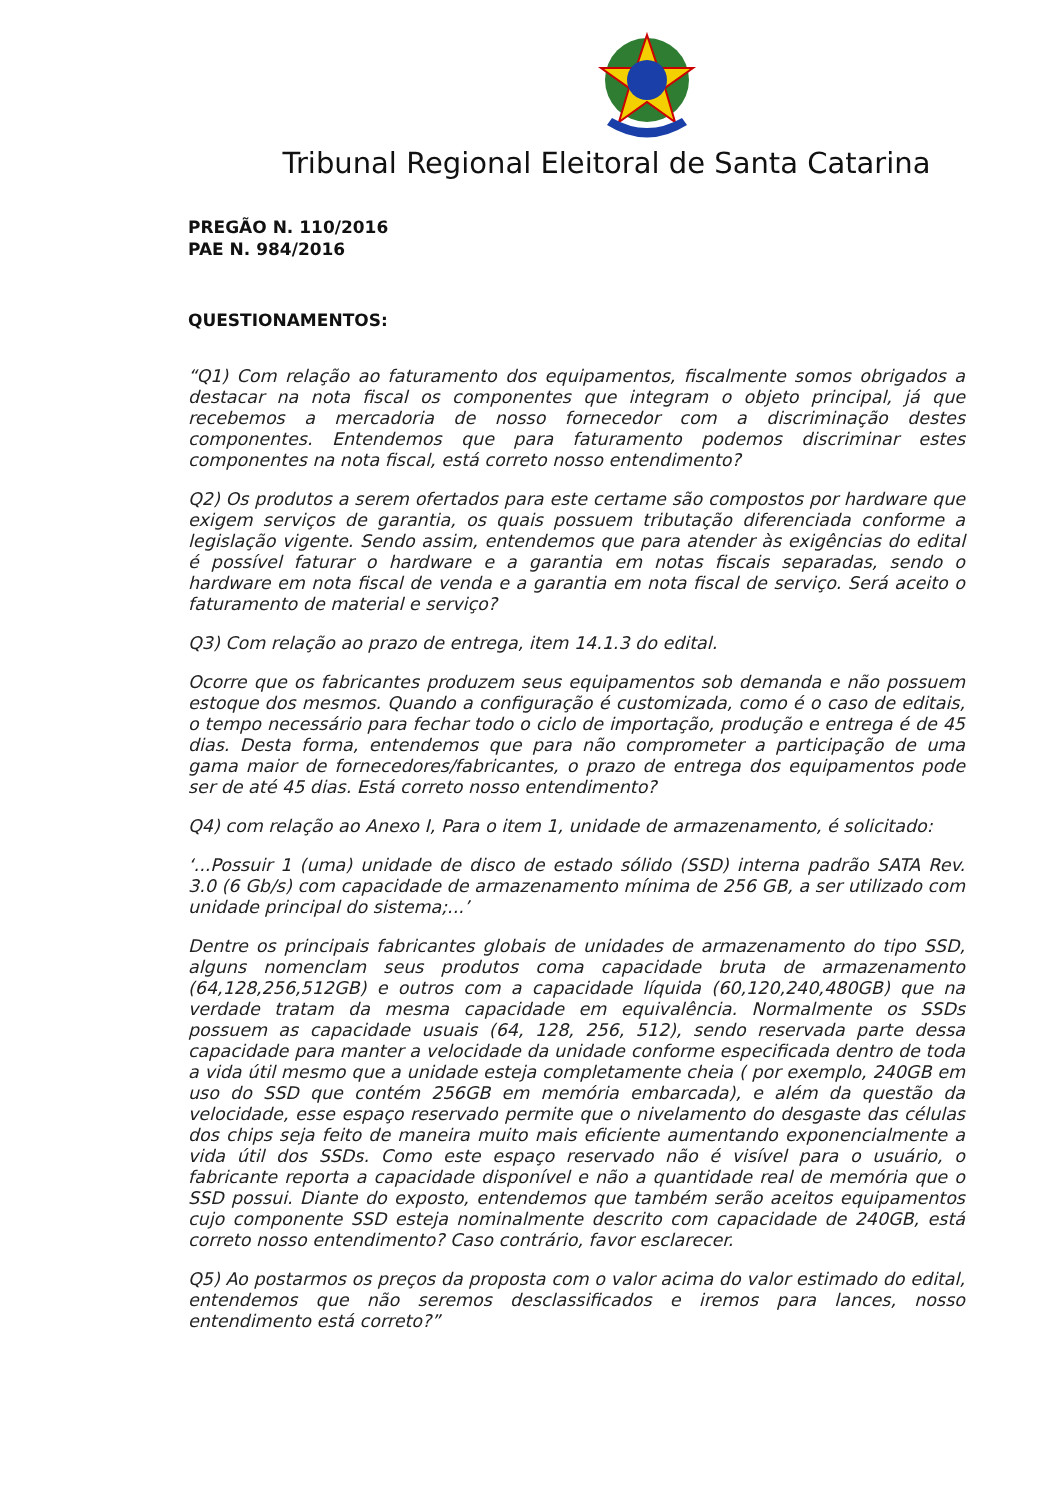Tribunal Regional Eleitoral de Santa Catarina
PREGÃO N. 110/2016
PAE N. 984/2016
QUESTIONAMENTOS:
“Q1) Com relação ao faturamento dos equipamentos, fiscalmente somos obrigados a destacar na nota fiscal os componentes que integram o objeto principal, já que recebemos a mercadoria de nosso fornecedor com a discriminação destes componentes. Entendemos que para faturamento podemos discriminar estes componentes na nota fiscal, está correto nosso entendimento?
Q2) Os produtos a serem ofertados para este certame são compostos por hardware que exigem serviços de garantia, os quais possuem tributação diferenciada conforme a legislação vigente. Sendo assim, entendemos que para atender às exigências do edital é possível faturar o hardware e a garantia em notas fiscais separadas, sendo o hardware em nota fiscal de venda e a garantia em nota fiscal de serviço. Será aceito o faturamento de material e serviço?
Q3) Com relação ao prazo de entrega, item 14.1.3 do edital.
Ocorre que os fabricantes produzem seus equipamentos sob demanda e não possuem estoque dos mesmos. Quando a configuração é customizada, como é o caso de editais, o tempo necessário para fechar todo o ciclo de importação, produção e entrega é de 45 dias. Desta forma, entendemos que para não comprometer a participação de uma gama maior de fornecedores/fabricantes, o prazo de entrega dos equipamentos pode ser de até 45 dias. Está correto nosso entendimento?
Q4) com relação ao Anexo I, Para o item 1, unidade de armazenamento, é solicitado:
‘...Possuir 1 (uma) unidade de disco de estado sólido (SSD) interna padrão SATA Rev. 3.0 (6 Gb/s) com capacidade de armazenamento mínima de 256 GB, a ser utilizado com unidade principal do sistema;...’
Dentre os principais fabricantes globais de unidades de armazenamento do tipo SSD, alguns nomenclam seus produtos coma capacidade bruta de armazenamento (64,128,256,512GB) e outros com a capacidade líquida (60,120,240,480GB) que na verdade tratam da mesma capacidade em equivalência. Normalmente os SSDs possuem as capacidade usuais (64, 128, 256, 512), sendo reservada parte dessa capacidade para manter a velocidade da unidade conforme especificada dentro de toda a vida útil mesmo que a unidade esteja completamente cheia ( por exemplo, 240GB em uso do SSD que contém 256GB em memória embarcada), e além da questão da velocidade, esse espaço reservado permite que o nivelamento do desgaste das células dos chips seja feito de maneira muito mais eficiente aumentando exponencialmente a vida útil dos SSDs. Como este espaço reservado não é visível para o usuário, o fabricante reporta a capacidade disponível e não a quantidade real de memória que o SSD possui. Diante do exposto, entendemos que também serão aceitos equipamentos cujo componente SSD esteja nominalmente descrito com capacidade de 240GB, está correto nosso entendimento? Caso contrário, favor esclarecer.
Q5) Ao postarmos os preços da proposta com o valor acima do valor estimado do edital, entendemos que não seremos desclassificados e iremos para lances, nosso entendimento está correto?”